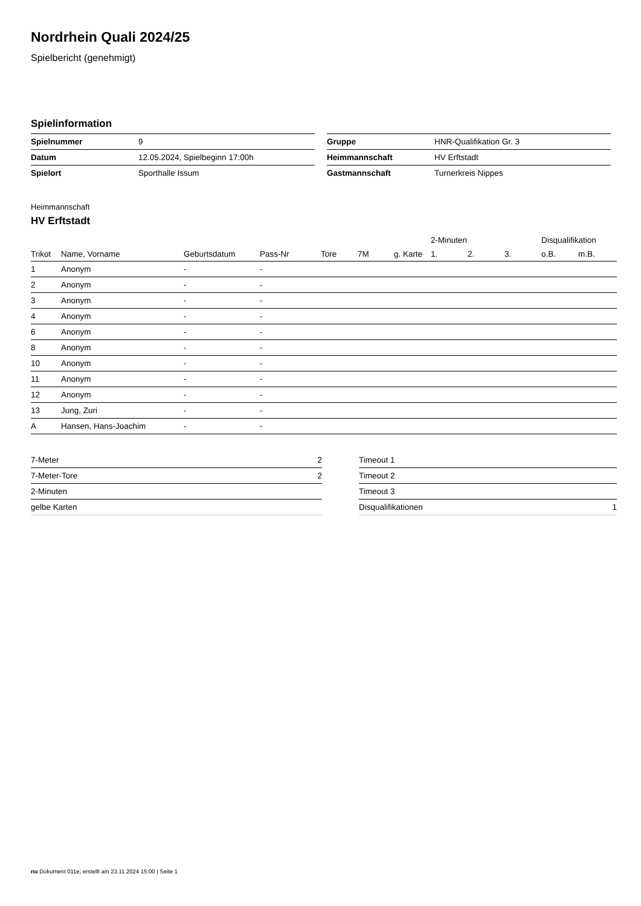Nordrhein Quali 2024/25
Spielbericht (genehmigt)
Spielinformation
| Spielnummer | 9 |
| Datum | 12.05.2024, Spielbeginn 17:00h |
| Spielort | Sporthalle Issum |
| Gruppe | HNR-Qualifikation Gr. 3 |
| Heimmannschaft | HV Erftstadt |
| Gastmannschaft | Turnerkreis Nippes |
Heimmannschaft
HV Erftstadt
| | | | | | | | 2-Minuten | | | Disqualifikation | |
| --- | --- | --- | --- | --- | --- | --- | --- | --- | --- | --- | --- |
| Trikot | Name, Vorname | Geburtsdatum | Pass-Nr | Tore | 7M | g. Karte | 1. | 2. | 3. | o.B. | m.B. |
| 1 | Anonym | - | - | | | | | | | | |
| 2 | Anonym | - | - | | | | | | | | |
| 3 | Anonym | - | - | | | | | | | | |
| 4 | Anonym | - | - | | | | | | | | |
| 6 | Anonym | - | - | | | | | | | | |
| 8 | Anonym | - | - | | | | | | | | |
| 10 | Anonym | - | - | | | | | | | | |
| 11 | Anonym | - | - | | | | | | | | |
| 12 | Anonym | - | - | | | | | | | | |
| 13 | Jung, Zuri | - | - | | | | | | | | |
| A | Hansen, Hans-Joachim | - | - | | | | | | | | |
| 7-Meter | 2 |
| 7-Meter-Tore | 2 |
| 2-Minuten | |
| gelbe Karten | |
| Timeout 1 | |
| Timeout 2 | |
| Timeout 3 | |
| Disqualifikationen | 1 |
nu.Dokument 011e, erstellt am 23.11.2024 15:00 | Seite 1